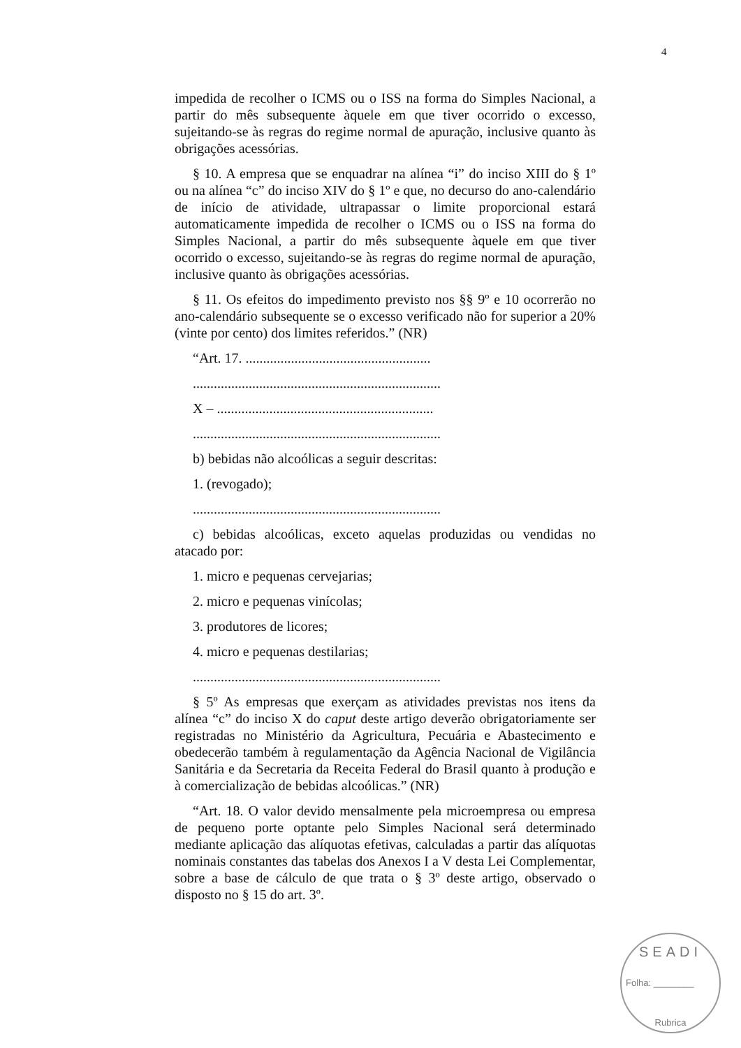4
impedida de recolher o ICMS ou o ISS na forma do Simples Nacional, a partir do mês subsequente àquele em que tiver ocorrido o excesso, sujeitando-se às regras do regime normal de apuração, inclusive quanto às obrigações acessórias.
§ 10. A empresa que se enquadrar na alínea “i” do inciso XIII do § 1º ou na alínea “c” do inciso XIV do § 1º e que, no decurso do ano-calendário de início de atividade, ultrapassar o limite proporcional estará automaticamente impedida de recolher o ICMS ou o ISS na forma do Simples Nacional, a partir do mês subsequente àquele em que tiver ocorrido o excesso, sujeitando-se às regras do regime normal de apuração, inclusive quanto às obrigações acessórias.
§ 11. Os efeitos do impedimento previsto nos §§ 9º e 10 ocorrerão no ano-calendário subsequente se o excesso verificado não for superior a 20% (vinte por cento) dos limites referidos.” (NR)
“Art. 17. .....................................................
.......................................................................
X – ..............................................................
.......................................................................
b) bebidas não alcoólicas a seguir descritas:
1. (revogado);
.......................................................................
c) bebidas alcoólicas, exceto aquelas produzidas ou vendidas no atacado por:
1. micro e pequenas cervejarias;
2. micro e pequenas vinícolas;
3. produtores de licores;
4. micro e pequenas destilarias;
.......................................................................
§ 5º As empresas que exerçam as atividades previstas nos itens da alínea “c” do inciso X do caput deste artigo deverão obrigatoriamente ser registradas no Ministério da Agricultura, Pecuária e Abastecimento e obedecerão também à regulamentação da Agência Nacional de Vigilância Sanitária e da Secretaria da Receita Federal do Brasil quanto à produção e à comercialização de bebidas alcoólicas.” (NR)
“Art. 18. O valor devido mensalmente pela microempresa ou empresa de pequeno porte optante pelo Simples Nacional será determinado mediante aplicação das alíquotas efetivas, calculadas a partir das alíquotas nominais constantes das tabelas dos Anexos I a V desta Lei Complementar, sobre a base de cálculo de que trata o § 3º deste artigo, observado o disposto no § 15 do art. 3º.
SEADI
Folha: ________
Rubrica